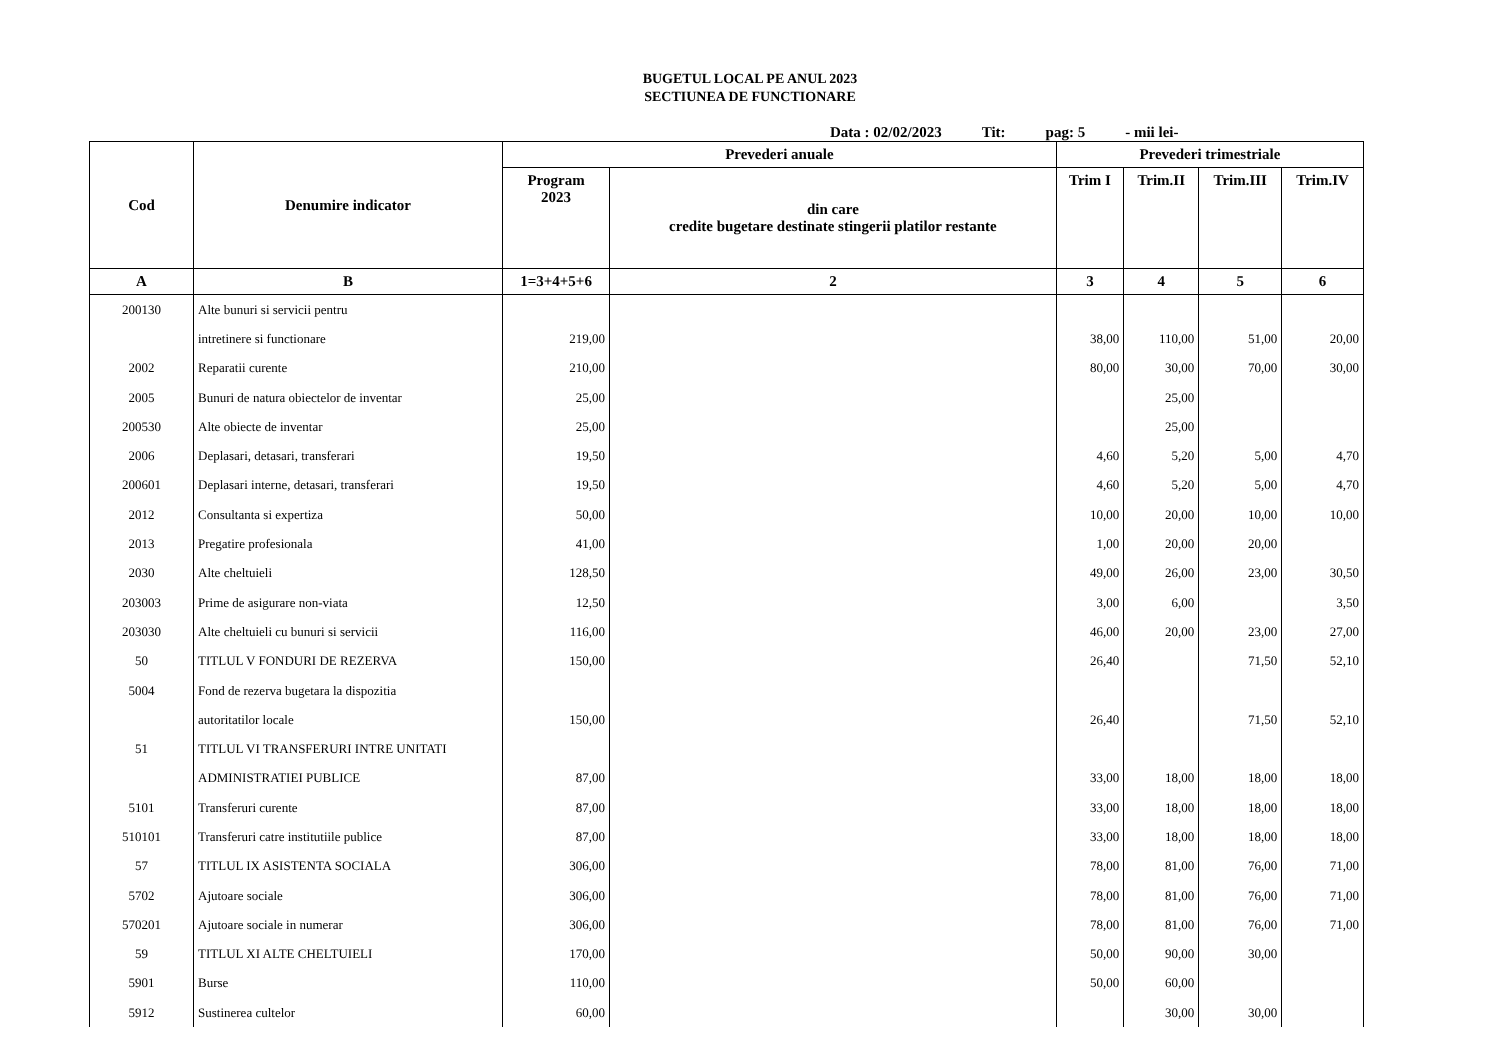BUGETUL LOCAL PE ANUL 2023
SECTIUNEA DE FUNCTIONARE
Data : 02/02/2023 Tit: pag: 5 - mii lei-
| Cod | Denumire indicator | Prevederi anuale | | Prevederi trimestriale | | | |
| --- | --- | --- | --- | --- | --- | --- | --- |
| | | Program 2023 | din care credite bugetare destinate stingerii platilor restante | Trim I | Trim.II | Trim.III | Trim.IV |
| A | B | 1=3+4+5+6 | 2 | 3 | 4 | 5 | 6 |
| 200130 | Alte bunuri si servicii pentru | | | | | | |
| | intretinere si functionare | 219,00 | | 38,00 | 110,00 | 51,00 | 20,00 |
| 2002 | Reparatii curente | 210,00 | | 80,00 | 30,00 | 70,00 | 30,00 |
| 2005 | Bunuri de natura obiectelor de inventar | 25,00 | | | 25,00 | | |
| 200530 | Alte obiecte de inventar | 25,00 | | | 25,00 | | |
| 2006 | Deplasari, detasari, transferari | 19,50 | | 4,60 | 5,20 | 5,00 | 4,70 |
| 200601 | Deplasari interne, detasari, transferari | 19,50 | | 4,60 | 5,20 | 5,00 | 4,70 |
| 2012 | Consultanta si expertiza | 50,00 | | 10,00 | 20,00 | 10,00 | 10,00 |
| 2013 | Pregatire profesionala | 41,00 | | 1,00 | 20,00 | 20,00 | |
| 2030 | Alte cheltuieli | 128,50 | | 49,00 | 26,00 | 23,00 | 30,50 |
| 203003 | Prime de asigurare non-viata | 12,50 | | 3,00 | 6,00 | | 3,50 |
| 203030 | Alte cheltuieli cu bunuri si servicii | 116,00 | | 46,00 | 20,00 | 23,00 | 27,00 |
| 50 | TITLUL V FONDURI DE REZERVA | 150,00 | | 26,40 | | 71,50 | 52,10 |
| 5004 | Fond de rezerva bugetara la dispozitia | | | | | | |
| | autoritatilor locale | 150,00 | | 26,40 | | 71,50 | 52,10 |
| 51 | TITLUL VI TRANSFERURI INTRE UNITATI | | | | | | |
| | ADMINISTRATIEI PUBLICE | 87,00 | | 33,00 | 18,00 | 18,00 | 18,00 |
| 5101 | Transferuri curente | 87,00 | | 33,00 | 18,00 | 18,00 | 18,00 |
| 510101 | Transferuri catre institutiile publice | 87,00 | | 33,00 | 18,00 | 18,00 | 18,00 |
| 57 | TITLUL IX ASISTENTA SOCIALA | 306,00 | | 78,00 | 81,00 | 76,00 | 71,00 |
| 5702 | Ajutoare sociale | 306,00 | | 78,00 | 81,00 | 76,00 | 71,00 |
| 570201 | Ajutoare sociale in numerar | 306,00 | | 78,00 | 81,00 | 76,00 | 71,00 |
| 59 | TITLUL XI ALTE CHELTUIELI | 170,00 | | 50,00 | 90,00 | 30,00 | |
| 5901 | Burse | 110,00 | | 50,00 | 60,00 | | |
| 5912 | Sustinerea cultelor | 60,00 | | | 30,00 | 30,00 | |